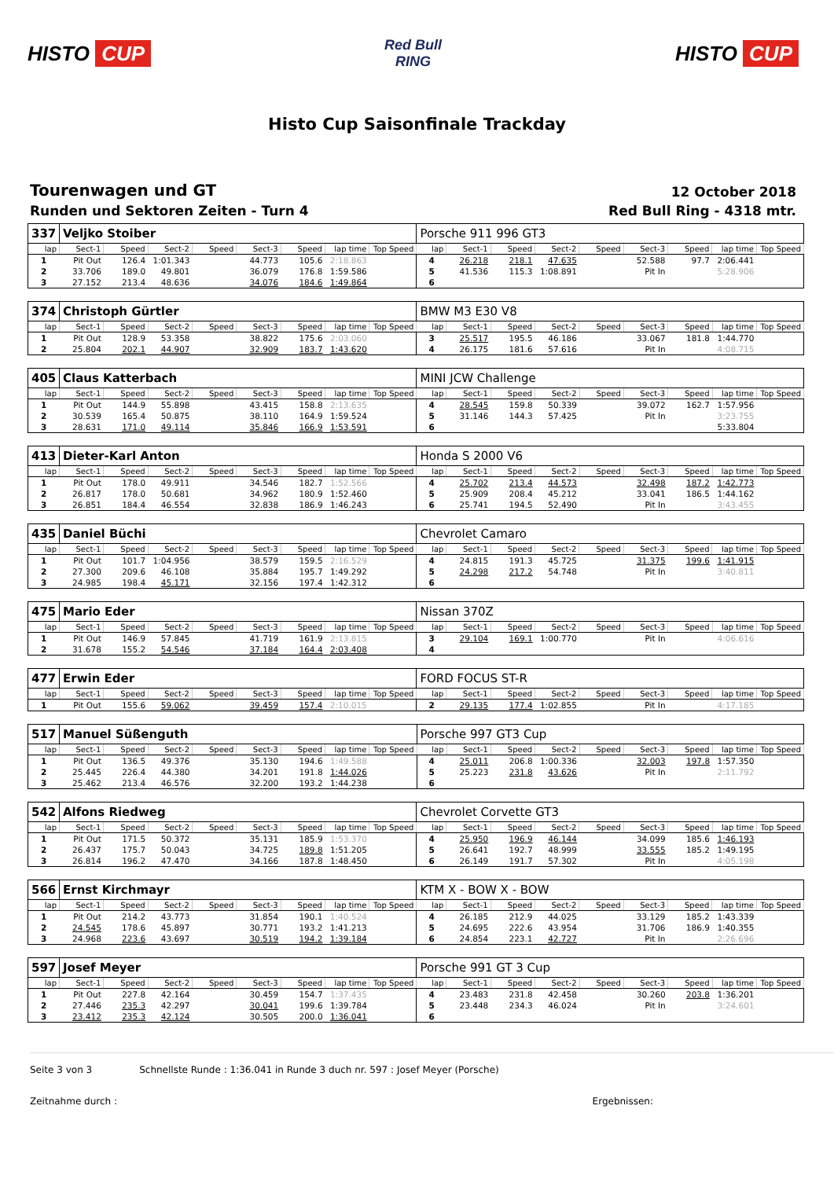HISTO CUP
Red Bull
RING
HISTO CUP
Histo Cup Saisonfinale Trackday
Tourenwagen und GT
Runden und Sektoren Zeiten - Turn 4
12 October 2018
Red Bull Ring - 4318 mtr.
| 337 | Veljko Stoiber | | | | | | | | Porsche 911 996 GT3 | | | | | | | | |
| lap | Sect-1 | Speed | Sect-2 | Speed | Sect-3 | Speed | lap time | Top Speed | lap | Sect-1 | Speed | Sect-2 | Speed | Sect-3 | Speed | lap time | Top Speed |
| 1 | Pit Out | 126.4 | 1:01.343 | | 44.773 | 105.6 | 2:18.863 | | 4 | 26.218 | 218.1 | 47.635 | | 52.588 | 97.7 | 2:06.441 | |
| 2 | 33.706 | 189.0 | 49.801 | | 36.079 | 176.8 | 1:59.586 | | 5 | 41.536 | 115.3 | 1:08.891 | | Pit In | | 5:28.906 | |
| 3 | 27.152 | 213.4 | 48.636 | | 34.076 | 184.6 | 1:49.864 | | 6 | | | | | | | | |
| 374 | Christoph Gürtler | | | | | | | | BMW M3 E30 V8 | | | | | | | | |
| lap | Sect-1 | Speed | Sect-2 | Speed | Sect-3 | Speed | lap time | Top Speed | lap | Sect-1 | Speed | Sect-2 | Speed | Sect-3 | Speed | lap time | Top Speed |
| 1 | Pit Out | 128.9 | 53.358 | | 38.822 | 175.6 | 2:03.060 | | 3 | 25.517 | 195.5 | 46.186 | | 33.067 | 181.8 | 1:44.770 | |
| 2 | 25.804 | 202.1 | 44.907 | | 32.909 | 183.7 | 1:43.620 | | 4 | 26.175 | 181.6 | 57.616 | | Pit In | | 4:08.715 | |
| 405 | Claus Katterbach | | | | | | | | MINI JCW Challenge | | | | | | | | |
| lap | Sect-1 | Speed | Sect-2 | Speed | Sect-3 | Speed | lap time | Top Speed | lap | Sect-1 | Speed | Sect-2 | Speed | Sect-3 | Speed | lap time | Top Speed |
| 1 | Pit Out | 144.9 | 55.898 | | 43.415 | 158.8 | 2:13.635 | | 4 | 28.545 | 159.8 | 50.339 | | 39.072 | 162.7 | 1:57.956 | |
| 2 | 30.539 | 165.4 | 50.875 | | 38.110 | 164.9 | 1:59.524 | | 5 | 31.146 | 144.3 | 57.425 | | Pit In | | 3:23.755 | |
| 3 | 28.631 | 171.0 | 49.114 | | 35.846 | 166.9 | 1:53.591 | | 6 | | | | | | | 5:33.804 | |
| 413 | Dieter-Karl Anton | | | | | | | | Honda S 2000 V6 | | | | | | | | |
| lap | Sect-1 | Speed | Sect-2 | Speed | Sect-3 | Speed | lap time | Top Speed | lap | Sect-1 | Speed | Sect-2 | Speed | Sect-3 | Speed | lap time | Top Speed |
| 1 | Pit Out | 178.0 | 49.911 | | 34.546 | 182.7 | 1:52.566 | | 4 | 25.702 | 213.4 | 44.573 | | 32.498 | 187.2 | 1:42.773 | |
| 2 | 26.817 | 178.0 | 50.681 | | 34.962 | 180.9 | 1:52.460 | | 5 | 25.909 | 208.4 | 45.212 | | 33.041 | 186.5 | 1:44.162 | |
| 3 | 26.851 | 184.4 | 46.554 | | 32.838 | 186.9 | 1:46.243 | | 6 | 25.741 | 194.5 | 52.490 | | Pit In | | 3:43.455 | |
| 435 | Daniel Büchi | | | | | | | | Chevrolet Camaro | | | | | | | | |
| lap | Sect-1 | Speed | Sect-2 | Speed | Sect-3 | Speed | lap time | Top Speed | lap | Sect-1 | Speed | Sect-2 | Speed | Sect-3 | Speed | lap time | Top Speed |
| 1 | Pit Out | 101.7 | 1:04.956 | | 38.579 | 159.5 | 2:16.529 | | 4 | 24.815 | 191.3 | 45.725 | | 31.375 | 199.6 | 1:41.915 | |
| 2 | 27.300 | 209.6 | 46.108 | | 35.884 | 195.7 | 1:49.292 | | 5 | 24.298 | 217.2 | 54.748 | | Pit In | | 3:40.811 | |
| 3 | 24.985 | 198.4 | 45.171 | | 32.156 | 197.4 | 1:42.312 | | 6 | | | | | | | | |
| 475 | Mario Eder | | | | | | | | Nissan 370Z | | | | | | | | |
| lap | Sect-1 | Speed | Sect-2 | Speed | Sect-3 | Speed | lap time | Top Speed | lap | Sect-1 | Speed | Sect-2 | Speed | Sect-3 | Speed | lap time | Top Speed |
| 1 | Pit Out | 146.9 | 57.845 | | 41.719 | 161.9 | 2:13.815 | | 3 | 29.104 | 169.1 | 1:00.770 | | Pit In | | 4:06.616 | |
| 2 | 31.678 | 155.2 | 54.546 | | 37.184 | 164.4 | 2:03.408 | | 4 | | | | | | | | |
| 477 | Erwin Eder | | | | | | | | FORD FOCUS ST-R | | | | | | | | |
| lap | Sect-1 | Speed | Sect-2 | Speed | Sect-3 | Speed | lap time | Top Speed | lap | Sect-1 | Speed | Sect-2 | Speed | Sect-3 | Speed | lap time | Top Speed |
| 1 | Pit Out | 155.6 | 59.062 | | 39.459 | 157.4 | 2:10.015 | | 2 | 29.135 | 177.4 | 1:02.855 | | Pit In | | 4:17.185 | |
| 517 | Manuel Süßenguth | | | | | | | | Porsche 997 GT3 Cup | | | | | | | | |
| lap | Sect-1 | Speed | Sect-2 | Speed | Sect-3 | Speed | lap time | Top Speed | lap | Sect-1 | Speed | Sect-2 | Speed | Sect-3 | Speed | lap time | Top Speed |
| 1 | Pit Out | 136.5 | 49.376 | | 35.130 | 194.6 | 1:49.588 | | 4 | 25.011 | 206.8 | 1:00.336 | | 32.003 | 197.8 | 1:57.350 | |
| 2 | 25.445 | 226.4 | 44.380 | | 34.201 | 191.8 | 1:44.026 | | 5 | 25.223 | 231.8 | 43.626 | | Pit In | | 2:11.792 | |
| 3 | 25.462 | 213.4 | 46.576 | | 32.200 | 193.2 | 1:44.238 | | 6 | | | | | | | | |
| 542 | Alfons Riedweg | | | | | | | | Chevrolet Corvette GT3 | | | | | | | | |
| lap | Sect-1 | Speed | Sect-2 | Speed | Sect-3 | Speed | lap time | Top Speed | lap | Sect-1 | Speed | Sect-2 | Speed | Sect-3 | Speed | lap time | Top Speed |
| 1 | Pit Out | 171.5 | 50.372 | | 35.131 | 185.9 | 1:53.370 | | 4 | 25.950 | 196.9 | 46.144 | | 34.099 | 185.6 | 1:46.193 | |
| 2 | 26.437 | 175.7 | 50.043 | | 34.725 | 189.8 | 1:51.205 | | 5 | 26.641 | 192.7 | 48.999 | | 33.555 | 185.2 | 1:49.195 | |
| 3 | 26.814 | 196.2 | 47.470 | | 34.166 | 187.8 | 1:48.450 | | 6 | 26.149 | 191.7 | 57.302 | | Pit In | | 4:05.198 | |
| 566 | Ernst Kirchmayr | | | | | | | | KTM X - BOW X - BOW | | | | | | | | |
| lap | Sect-1 | Speed | Sect-2 | Speed | Sect-3 | Speed | lap time | Top Speed | lap | Sect-1 | Speed | Sect-2 | Speed | Sect-3 | Speed | lap time | Top Speed |
| 1 | Pit Out | 214.2 | 43.773 | | 31.854 | 190.1 | 1:40.524 | | 4 | 26.185 | 212.9 | 44.025 | | 33.129 | 185.2 | 1:43.339 | |
| 2 | 24.545 | 178.6 | 45.897 | | 30.771 | 193.2 | 1:41.213 | | 5 | 24.695 | 222.6 | 43.954 | | 31.706 | 186.9 | 1:40.355 | |
| 3 | 24.968 | 223.6 | 43.697 | | 30.519 | 194.2 | 1:39.184 | | 6 | 24.854 | 223.1 | 42.727 | | Pit In | | 2:26.696 | |
| 597 | Josef Meyer | | | | | | | | Porsche 991 GT 3 Cup | | | | | | | | |
| lap | Sect-1 | Speed | Sect-2 | Speed | Sect-3 | Speed | lap time | Top Speed | lap | Sect-1 | Speed | Sect-2 | Speed | Sect-3 | Speed | lap time | Top Speed |
| 1 | Pit Out | 227.8 | 42.164 | | 30.459 | 154.7 | 1:37.435 | | 4 | 23.483 | 231.8 | 42.458 | | 30.260 | 203.8 | 1:36.201 | |
| 2 | 27.446 | 235.3 | 42.297 | | 30.041 | 199.6 | 1:39.784 | | 5 | 23.448 | 234.3 | 46.024 | | Pit In | | 3:24.601 | |
| 3 | 23.412 | 235.3 | 42.124 | | 30.505 | 200.0 | 1:36.041 | | 6 | | | | | | | | |
Seite 3 von 3 Schnellste Runde : 1:36.041 in Runde 3 duch nr. 597 : Josef Meyer (Porsche)
Zeitnahme durch : Ergebnissen: